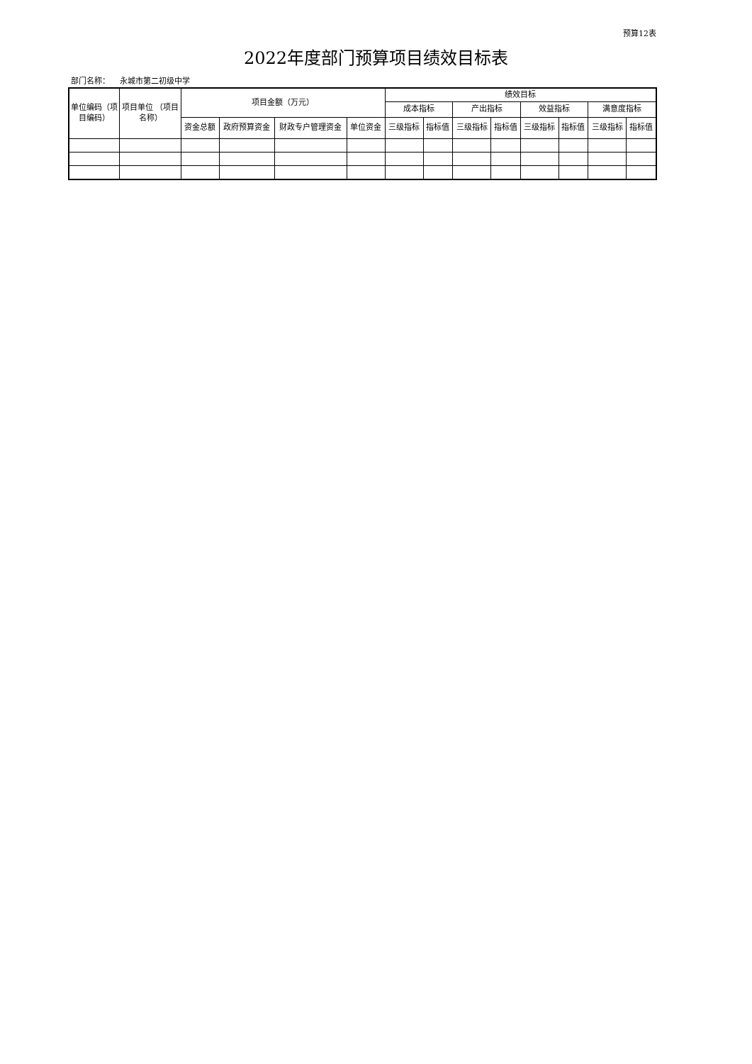预算12表
2022年度部门预算项目绩效目标表
部门名称： 永城市第二初级中学
| 单位编码（项目编码） | 项目单位 （项目名称） | 项目金额（万元） | | | | 绩效目标 | | | | | | | |
| --- | --- | --- | --- | --- | --- | --- | --- | --- | --- | --- | --- | --- | --- |
| | | | | | | 成本指标 | | 产出指标 | | 效益指标 | | 满意度指标 | |
| | | 资金总额 | 政府预算资金 | 财政专户管理资金 | 单位资金 | 三级指标 | 指标值 | 三级指标 | 指标值 | 三级指标 | 指标值 | 三级指标 | 指标值 |